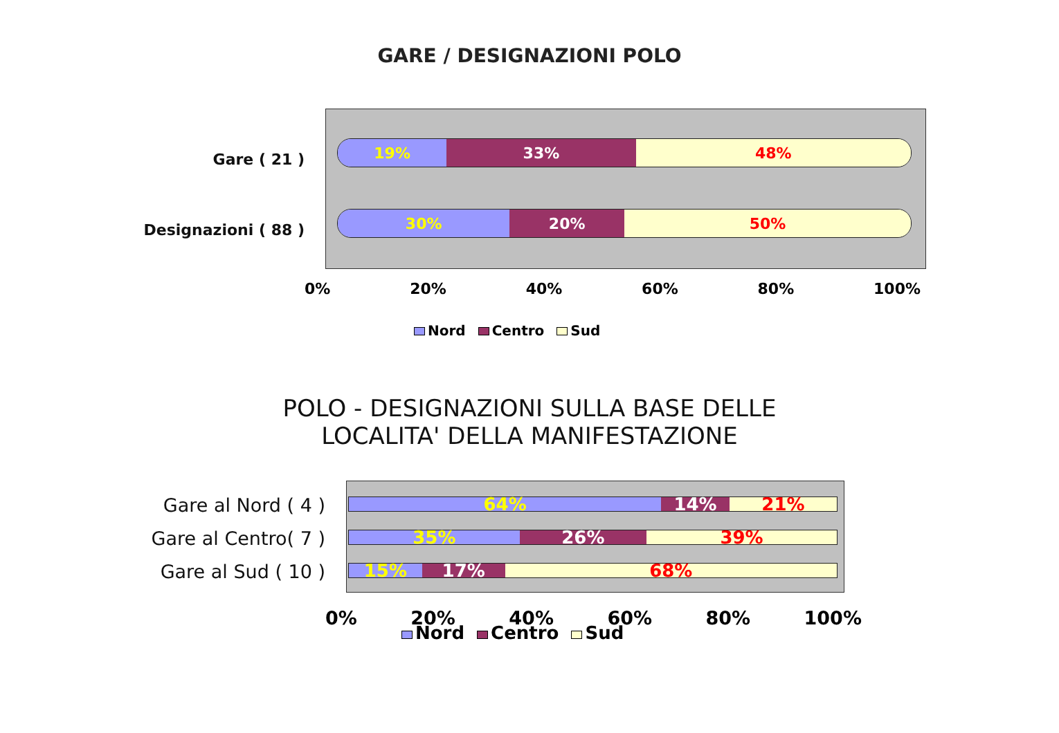GARE / DESIGNAZIONI POLO
Gare ( 21 )
Designazioni ( 88 )
19% 33% 48%
30% 20% 50%
0% 20% 40% 60% 80% 100%
Nord Centro Sud
POLO - DESIGNAZIONI SULLA BASE DELLE
LOCALITA' DELLA MANIFESTAZIONE
Gare al Nord ( 4 )
Gare al Centro( 7 )
Gare al Sud ( 10 )
64% 14% 21%
35% 26% 39%
15% 17% 68%
0% 20% 40% 60% 80% 100%
Nord Centro Sud